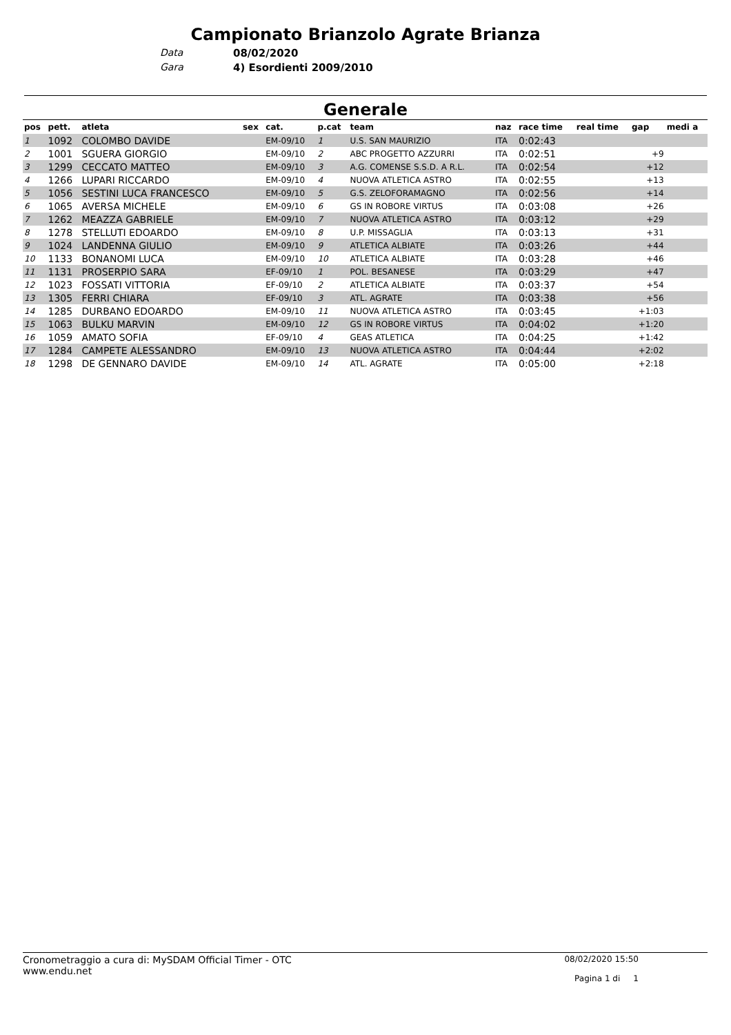Campionato Brianzolo Agrate Brianza
Data 08/02/2020
Gara 4) Esordienti 2009/2010
Generale
| pos | pett. | atleta | sex | cat. | p.cat | team | naz | race time | real time | gap | medi a |
| --- | --- | --- | --- | --- | --- | --- | --- | --- | --- | --- | --- |
| 1 | 1092 | COLOMBO DAVIDE | | EM-09/10 | 1 | U.S. SAN MAURIZIO | ITA | 0:02:43 | | | |
| 2 | 1001 | SGUERA GIORGIO | | EM-09/10 | 2 | ABC PROGETTO AZZURRI | ITA | 0:02:51 | | +9 | |
| 3 | 1299 | CECCATO MATTEO | | EM-09/10 | 3 | A.G. COMENSE S.S.D. A R.L. | ITA | 0:02:54 | | +12 | |
| 4 | 1266 | LUPARI RICCARDO | | EM-09/10 | 4 | NUOVA ATLETICA ASTRO | ITA | 0:02:55 | | +13 | |
| 5 | 1056 | SESTINI LUCA FRANCESCO | | EM-09/10 | 5 | G.S. ZELOFORAMAGNO | ITA | 0:02:56 | | +14 | |
| 6 | 1065 | AVERSA MICHELE | | EM-09/10 | 6 | GS IN ROBORE VIRTUS | ITA | 0:03:08 | | +26 | |
| 7 | 1262 | MEAZZA GABRIELE | | EM-09/10 | 7 | NUOVA ATLETICA ASTRO | ITA | 0:03:12 | | +29 | |
| 8 | 1278 | STELLUTI EDOARDO | | EM-09/10 | 8 | U.P. MISSAGLIA | ITA | 0:03:13 | | +31 | |
| 9 | 1024 | LANDENNA GIULIO | | EM-09/10 | 9 | ATLETICA ALBIATE | ITA | 0:03:26 | | +44 | |
| 10 | 1133 | BONANOMI LUCA | | EM-09/10 | 10 | ATLETICA ALBIATE | ITA | 0:03:28 | | +46 | |
| 11 | 1131 | PROSERPIO SARA | | EF-09/10 | 1 | POL. BESANESE | ITA | 0:03:29 | | +47 | |
| 12 | 1023 | FOSSATI VITTORIA | | EF-09/10 | 2 | ATLETICA ALBIATE | ITA | 0:03:37 | | +54 | |
| 13 | 1305 | FERRI CHIARA | | EF-09/10 | 3 | ATL. AGRATE | ITA | 0:03:38 | | +56 | |
| 14 | 1285 | DURBANO EDOARDO | | EM-09/10 | 11 | NUOVA ATLETICA ASTRO | ITA | 0:03:45 | | +1:03 | |
| 15 | 1063 | BULKU MARVIN | | EM-09/10 | 12 | GS IN ROBORE VIRTUS | ITA | 0:04:02 | | +1:20 | |
| 16 | 1059 | AMATO SOFIA | | EF-09/10 | 4 | GEAS ATLETICA | ITA | 0:04:25 | | +1:42 | |
| 17 | 1284 | CAMPETE ALESSANDRO | | EM-09/10 | 13 | NUOVA ATLETICA ASTRO | ITA | 0:04:44 | | +2:02 | |
| 18 | 1298 | DE GENNARO DAVIDE | | EM-09/10 | 14 | ATL. AGRATE | ITA | 0:05:00 | | +2:18 | |
Cronometraggio a cura di: MySDAM Official Timer - OTC
www.endu.net
08/02/2020 15:50
Pagina 1 di 1